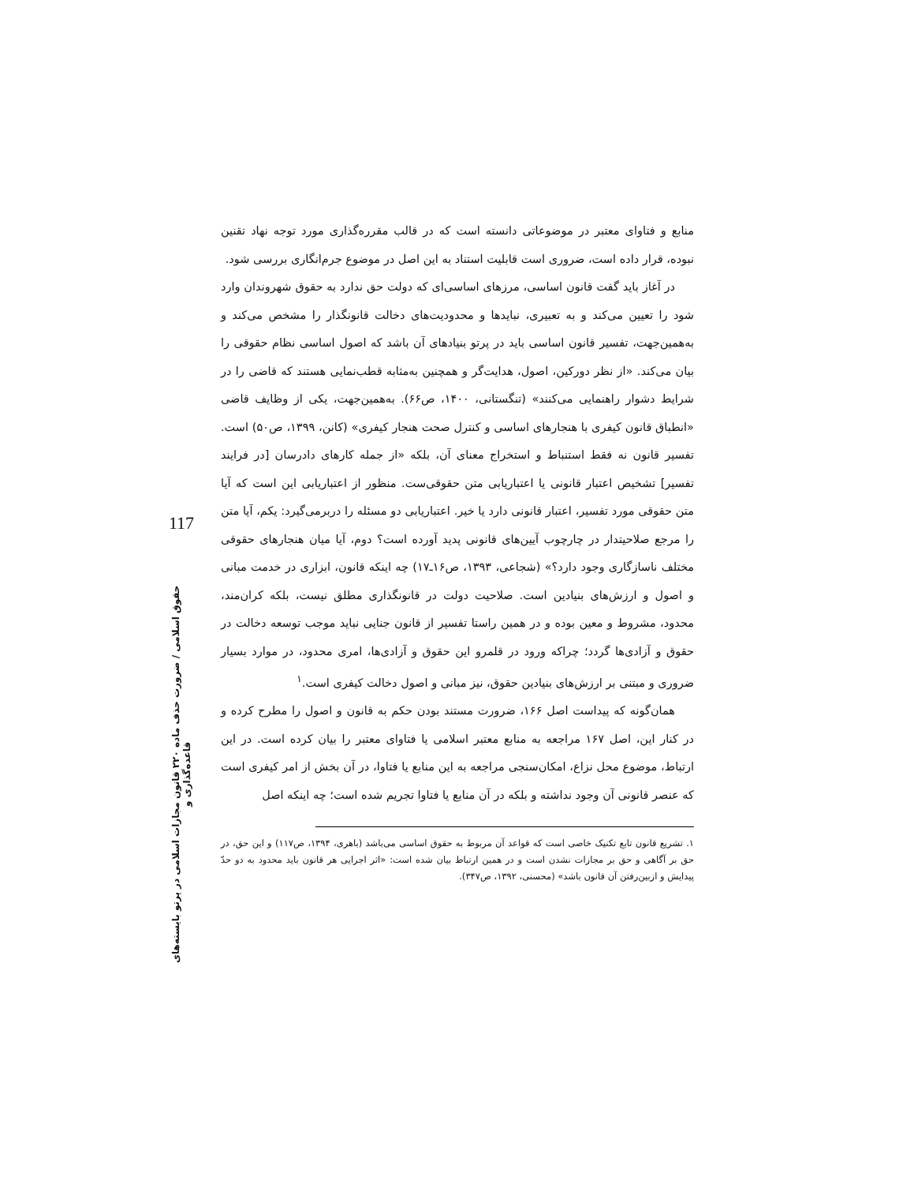منابع و فتاوای معتبر در موضوعاتی دانسته است که در قالب مقرره‌گذاری مورد توجه نهاد تقنین نبوده، قرار داده است، ضروری است قابلیت استناد به این اصل در موضوع جرم‌انگاری بررسی شود.
در آغاز باید گفت قانون اساسی، مرزهای اساسی‌ای که دولت حق ندارد به حقوق شهروندان وارد شود را تعیین می‌کند و به تعبیری، نبایدها و محدودیت‌های دخالت قانونگذار را مشخص می‌کند و به‌همین‌جهت، تفسیر قانون اساسی باید در پرتو بنیادهای آن باشد که اصول اساسی نظام حقوقی را بیان می‌کند. «از نظر دورکین، اصول، هدایت‌گر و همچنین به‌مثابه قطب‌نمایی هستند که قاضی را در شرایط دشوار راهنمایی می‌کنند» (تنگستانی، ۱۴۰۰، ص۶۶). به‌همین‌جهت، یکی از وظایف قاضی «انطباق قانون کیفری با هنجارهای اساسی و کنترل صحت هنجار کیفری» (کانن، ۱۳۹۹، ص۵۰) است. تفسیر قانون نه فقط استنباط و استخراج معنای آن، بلکه «از جمله کارهای دادرسان [در فرایند تفسیر] تشخیص اعتبار قانونی یا اعتباریابی متن حقوقی‌ست. منظور از اعتباریابی این است که آیا متن حقوقی مورد تفسیر، اعتبار قانونی دارد یا خیر. اعتباریابی دو مسئله را دربرمی‌گیرد: یکم، آیا متن را مرجع صلاحیتدار در چارچوب آیین‌های قانونی پدید آورده است؟ دوم، آیا میان هنجارهای حقوقی مختلف ناسازگاری وجود دارد؟» (شجاعی، ۱۳۹۳، ص۱۶ـ۱۷) چه اینکه قانون، ابزاری در خدمت مبانی و اصول و ارزش‌های بنیادین است. صلاحیت دولت در قانونگذاری مطلق نیست، بلکه کران‌مند، محدود، مشروط و معین بوده و در همین راستا تفسیر از قانون جنایی نباید موجب توسعه دخالت در حقوق و آزادی‌ها گردد؛ چراکه ورود در قلمرو این حقوق و آزادی‌ها، امری محدود، در موارد بسیار ضروری و مبتنی بر ارزش‌های بنیادین حقوق، نیز مبانی و اصول دخالت کیفری است.<sup>۱</sup>
همان‌گونه که پیداست اصل ۱۶۶، ضرورت مستند بودن حکم به قانون و اصول را مطرح کرده و در کنار این، اصل ۱۶۷ مراجعه به منابع معتبر اسلامی یا فتاوای معتبر را بیان کرده است. در این ارتباط، موضوع محل نزاع، امکان‌سنجی مراجعه به این منابع یا فتاوا، در آن بخش از امر کیفری است که عنصر قانونی آن وجود نداشته و بلکه در آن منابع یا فتاوا تجریم شده است؛ چه اینکه اصل
۱. تشریع قانون تابع تکنیک خاصی است که قواعد آن مربوط به حقوق اساسی می‌باشد (باهری، ۱۳۹۴، ص۱۱۷) و این حق، در حق بر آگاهی و حق بر مجازات نشدن است و در همین ارتباط بیان شده است: «اثر اجرایی هر قانون باید محدود به دو حدّ پیدایش و ازبین‌رفتن آن قانون باشد» (محسنی، ۱۳۹۲، ص۳۴۷).
117
حقوق اسلامی / ضرورت حذف ماده ۲۲۰ قانون مجازات اسلامی در پرتو بایسته‌های قاعده‌گذاری و